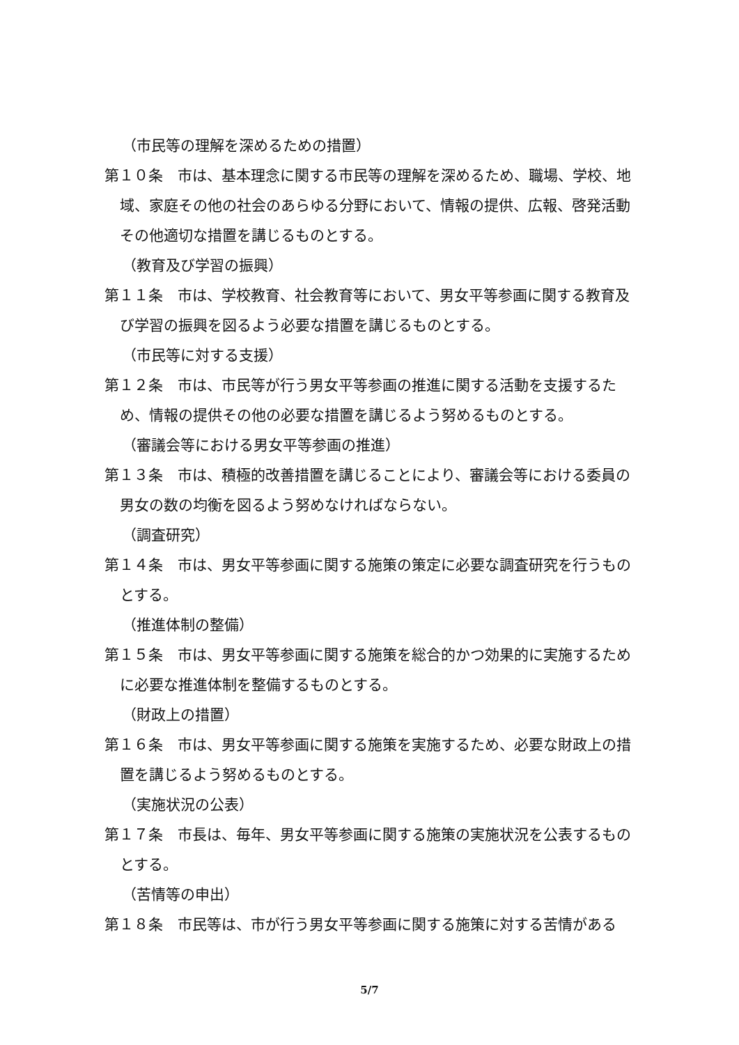（市民等の理解を深めるための措置）
第１０条　市は、基本理念に関する市民等の理解を深めるため、職場、学校、地域、家庭その他の社会のあらゆる分野において、情報の提供、広報、啓発活動その他適切な措置を講じるものとする。
（教育及び学習の振興）
第１１条　市は、学校教育、社会教育等において、男女平等参画に関する教育及び学習の振興を図るよう必要な措置を講じるものとする。
（市民等に対する支援）
第１２条　市は、市民等が行う男女平等参画の推進に関する活動を支援するため、情報の提供その他の必要な措置を講じるよう努めるものとする。
（審議会等における男女平等参画の推進）
第１３条　市は、積極的改善措置を講じることにより、審議会等における委員の男女の数の均衡を図るよう努めなければならない。
（調査研究）
第１４条　市は、男女平等参画に関する施策の策定に必要な調査研究を行うものとする。
（推進体制の整備）
第１５条　市は、男女平等参画に関する施策を総合的かつ効果的に実施するために必要な推進体制を整備するものとする。
（財政上の措置）
第１６条　市は、男女平等参画に関する施策を実施するため、必要な財政上の措置を講じるよう努めるものとする。
（実施状況の公表）
第１７条　市長は、毎年、男女平等参画に関する施策の実施状況を公表するものとする。
（苦情等の申出）
第１８条　市民等は、市が行う男女平等参画に関する施策に対する苦情がある
5/7